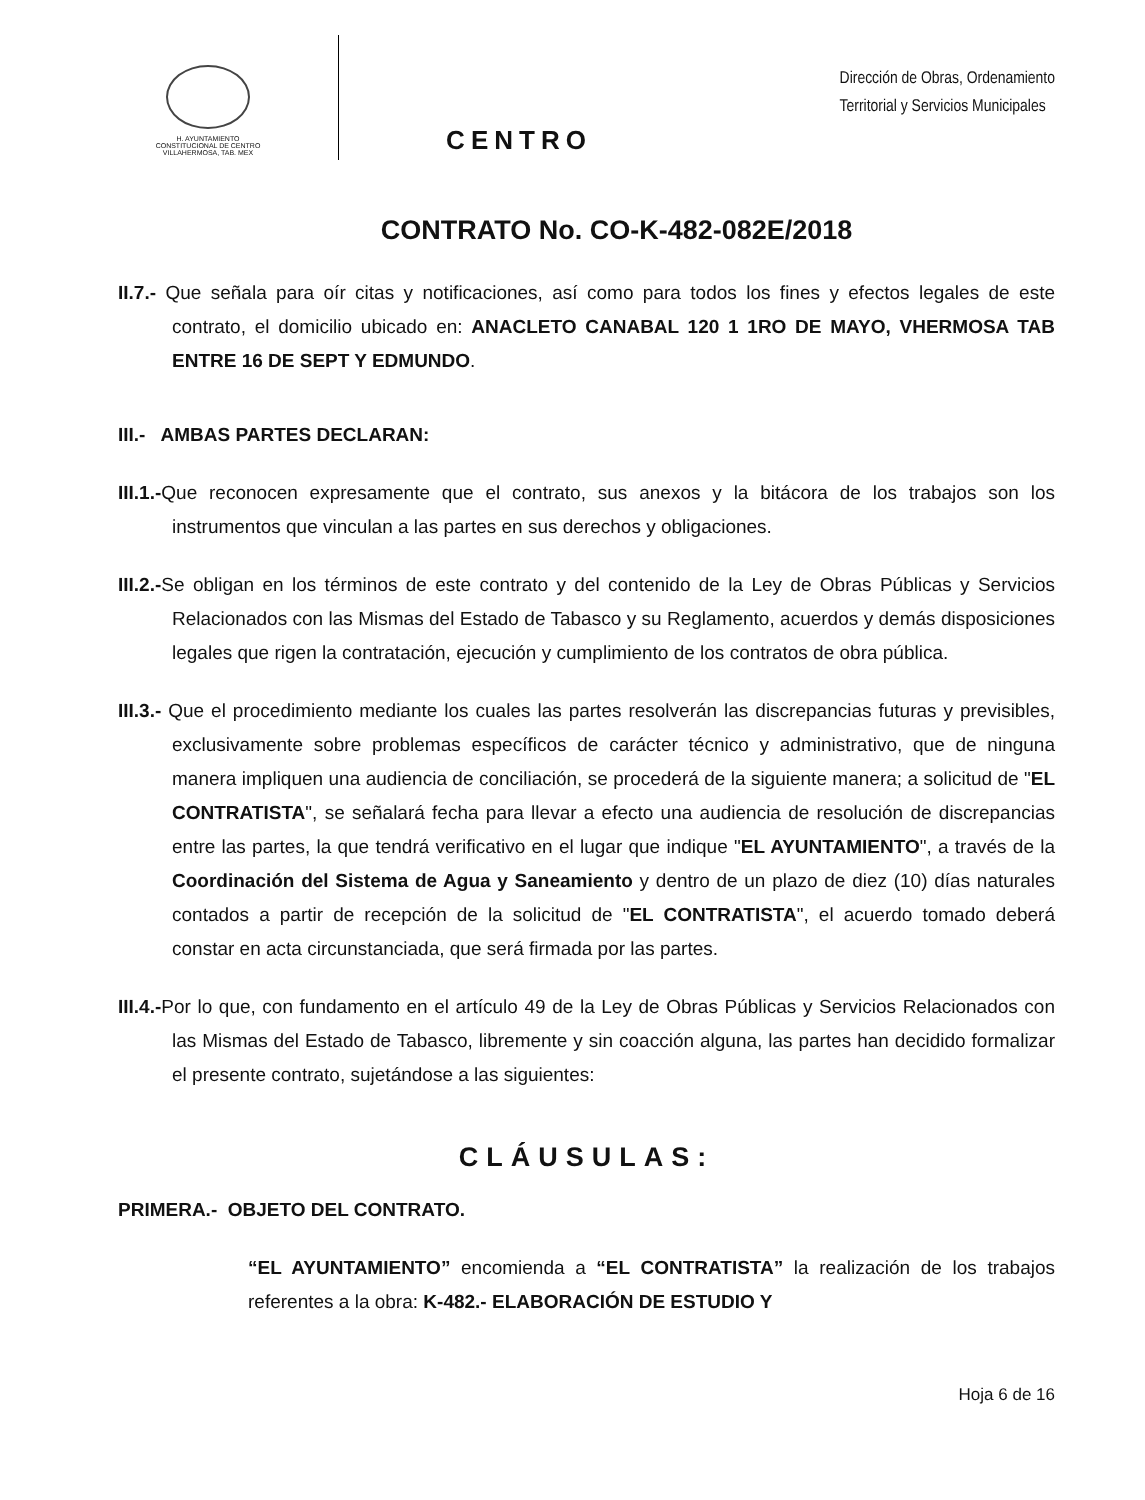H. AYUNTAMIENTO
CONSTITUCIONAL DE CENTRO
VILLAHERMOSA, TAB. MEX
CENTRO
Dirección de Obras, Ordenamiento
Territorial y Servicios Municipales
CONTRATO No. CO-K-482-082E/2018
II.7.- Que señala para oír citas y notificaciones, así como para todos los fines y efectos legales de este contrato, el domicilio ubicado en: ANACLETO CANABAL 120 1 1RO DE MAYO, VHERMOSA TAB ENTRE 16 DE SEPT Y EDMUNDO.
III.- AMBAS PARTES DECLARAN:
III.1.-Que reconocen expresamente que el contrato, sus anexos y la bitácora de los trabajos son los instrumentos que vinculan a las partes en sus derechos y obligaciones.
III.2.-Se obligan en los términos de este contrato y del contenido de la Ley de Obras Públicas y Servicios Relacionados con las Mismas del Estado de Tabasco y su Reglamento, acuerdos y demás disposiciones legales que rigen la contratación, ejecución y cumplimiento de los contratos de obra pública.
III.3.- Que el procedimiento mediante los cuales las partes resolverán las discrepancias futuras y previsibles, exclusivamente sobre problemas específicos de carácter técnico y administrativo, que de ninguna manera impliquen una audiencia de conciliación, se procederá de la siguiente manera; a solicitud de "EL CONTRATISTA", se señalará fecha para llevar a efecto una audiencia de resolución de discrepancias entre las partes, la que tendrá verificativo en el lugar que indique "EL AYUNTAMIENTO", a través de la Coordinación del Sistema de Agua y Saneamiento y dentro de un plazo de diez (10) días naturales contados a partir de recepción de la solicitud de "EL CONTRATISTA", el acuerdo tomado deberá constar en acta circunstanciada, que será firmada por las partes.
III.4.-Por lo que, con fundamento en el artículo 49 de la Ley de Obras Públicas y Servicios Relacionados con las Mismas del Estado de Tabasco, libremente y sin coacción alguna, las partes han decidido formalizar el presente contrato, sujetándose a las siguientes:
CLÁUSULAS:
PRIMERA.- OBJETO DEL CONTRATO.
“EL AYUNTAMIENTO” encomienda a “EL CONTRATISTA” la realización de los trabajos referentes a la obra: K-482.- ELABORACIÓN DE ESTUDIO Y
Hoja 6 de 16